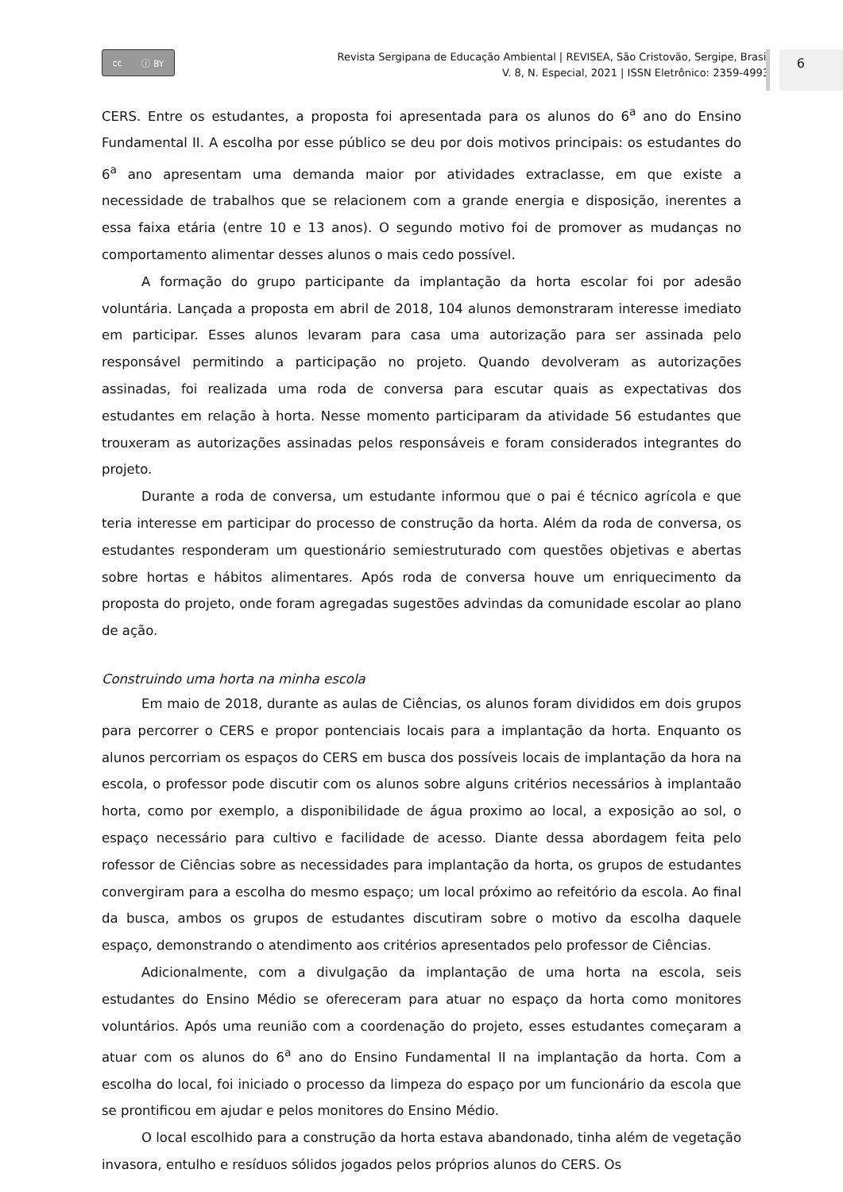cc ⓘ BY
Revista Sergipana de Educação Ambiental | REVISEA, São Cristovão, Sergipe, Brasil
V. 8, N. Especial, 2021 | ISSN Eletrônico: 2359-4993
6
CERS. Entre os estudantes, a proposta foi apresentada para os alunos do 6<sup>a</sup> ano do Ensino Fundamental II. A escolha por esse público se deu por dois motivos principais: os estudantes do 6<sup>a</sup> ano apresentam uma demanda maior por atividades extraclasse, em que existe a necessidade de trabalhos que se relacionem com a grande energia e disposição, inerentes a essa faixa etária (entre 10 e 13 anos). O segundo motivo foi de promover as mudanças no comportamento alimentar desses alunos o mais cedo possível.
A formação do grupo participante da implantação da horta escolar foi por adesão voluntária. Lançada a proposta em abril de 2018, 104 alunos demonstraram interesse imediato em participar. Esses alunos levaram para casa uma autorização para ser assinada pelo responsável permitindo a participação no projeto. Quando devolveram as autorizações assinadas, foi realizada uma roda de conversa para escutar quais as expectativas dos estudantes em relação à horta. Nesse momento participaram da atividade 56 estudantes que trouxeram as autorizações assinadas pelos responsáveis e foram considerados integrantes do projeto.
Durante a roda de conversa, um estudante informou que o pai é técnico agrícola e que teria interesse em participar do processo de construção da horta. Além da roda de conversa, os estudantes responderam um questionário semiestruturado com questões objetivas e abertas sobre hortas e hábitos alimentares. Após roda de conversa houve um enriquecimento da proposta do projeto, onde foram agregadas sugestões advindas da comunidade escolar ao plano de ação.
Construindo uma horta na minha escola
Em maio de 2018, durante as aulas de Ciências, os alunos foram divididos em dois grupos para percorrer o CERS e propor pontenciais locais para a implantação da horta. Enquanto os alunos percorriam os espaços do CERS em busca dos possíveis locais de implantação da hora na escola, o professor pode discutir com os alunos sobre alguns critérios necessários à implantaão horta, como por exemplo, a disponibilidade de água proximo ao local, a exposição ao sol, o espaço necessário para cultivo e facilidade de acesso. Diante dessa abordagem feita pelo rofessor de Ciências sobre as necessidades para implantação da horta, os grupos de estudantes convergiram para a escolha do mesmo espaço; um local próximo ao refeitório da escola. Ao final da busca, ambos os grupos de estudantes discutiram sobre o motivo da escolha daquele espaço, demonstrando o atendimento aos critérios apresentados pelo professor de Ciências.
Adicionalmente, com a divulgação da implantação de uma horta na escola, seis estudantes do Ensino Médio se ofereceram para atuar no espaço da horta como monitores voluntários. Após uma reunião com a coordenação do projeto, esses estudantes começaram a atuar com os alunos do 6<sup>a</sup> ano do Ensino Fundamental II na implantação da horta. Com a escolha do local, foi iniciado o processo da limpeza do espaço por um funcionário da escola que se prontificou em ajudar e pelos monitores do Ensino Médio.
O local escolhido para a construção da horta estava abandonado, tinha além de vegetação invasora, entulho e resíduos sólidos jogados pelos próprios alunos do CERS. Os